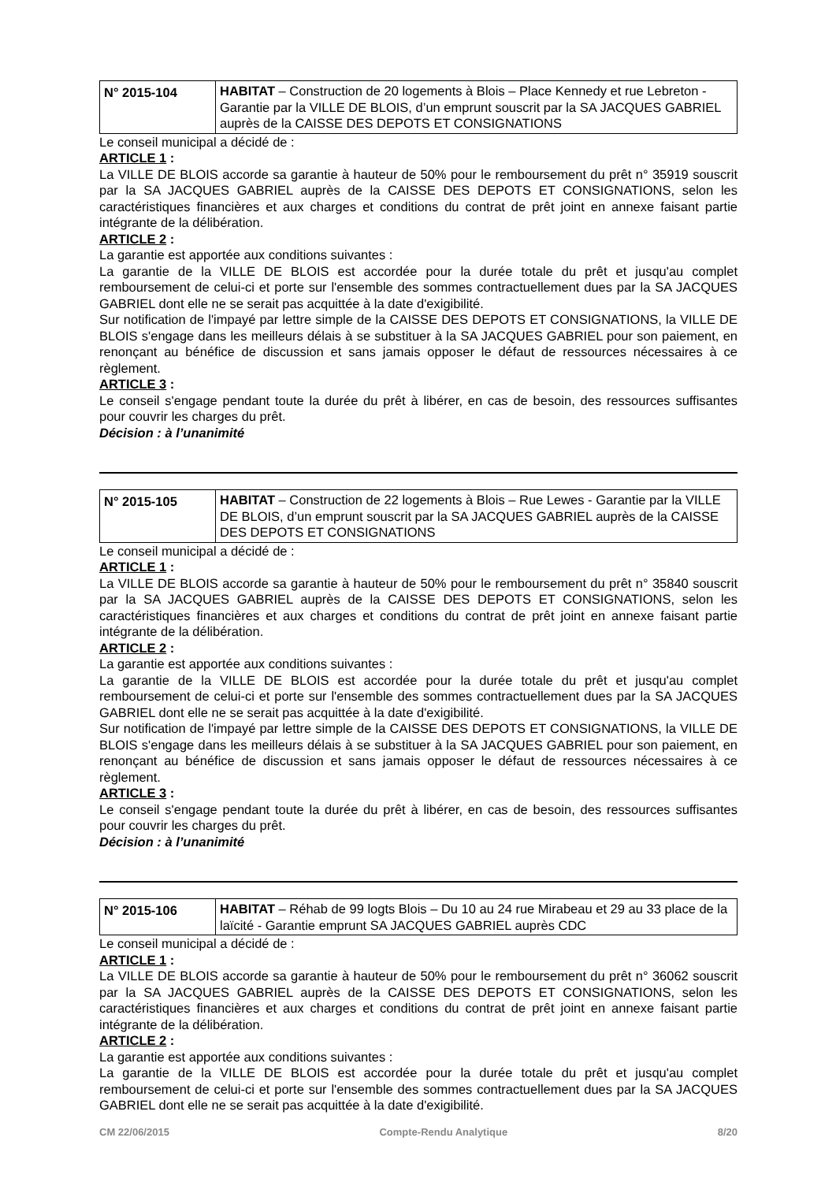| N° 2015-104 | HABITAT – Construction de 20 logements à Blois – Place Kennedy et rue Lebreton - Garantie par la VILLE DE BLOIS, d’un emprunt souscrit par la SA JACQUES GABRIEL auprès de la CAISSE DES DEPOTS ET CONSIGNATIONS |
Le conseil municipal a décidé de :
ARTICLE 1 :
La VILLE DE BLOIS accorde sa garantie à hauteur de 50% pour le remboursement du prêt n° 35919 souscrit par la SA JACQUES GABRIEL auprès de la CAISSE DES DEPOTS ET CONSIGNATIONS, selon les caractéristiques financières et aux charges et conditions du contrat de prêt joint en annexe faisant partie intégrante de la délibération.
ARTICLE 2 :
La garantie est apportée aux conditions suivantes :
La garantie de la VILLE DE BLOIS est accordée pour la durée totale du prêt et jusqu'au complet remboursement de celui-ci et porte sur l'ensemble des sommes contractuellement dues par la SA JACQUES GABRIEL dont elle ne se serait pas acquittée à la date d'exigibilité.
Sur notification de l'impayé par lettre simple de la CAISSE DES DEPOTS ET CONSIGNATIONS, la VILLE DE BLOIS s'engage dans les meilleurs délais à se substituer à la SA JACQUES GABRIEL pour son paiement, en renonçant au bénéfice de discussion et sans jamais opposer le défaut de ressources nécessaires à ce règlement.
ARTICLE 3 :
Le conseil s'engage pendant toute la durée du prêt à libérer, en cas de besoin, des ressources suffisantes pour couvrir les charges du prêt.
Décision : à l’unanimité
| N° 2015-105 | HABITAT – Construction de 22 logements à Blois – Rue Lewes - Garantie par la VILLE DE BLOIS, d’un emprunt souscrit par la SA JACQUES GABRIEL auprès de la CAISSE DES DEPOTS ET CONSIGNATIONS |
Le conseil municipal a décidé de :
ARTICLE 1 :
La VILLE DE BLOIS accorde sa garantie à hauteur de 50% pour le remboursement du prêt n° 35840 souscrit par la SA JACQUES GABRIEL auprès de la CAISSE DES DEPOTS ET CONSIGNATIONS, selon les caractéristiques financières et aux charges et conditions du contrat de prêt joint en annexe faisant partie intégrante de la délibération.
ARTICLE 2 :
La garantie est apportée aux conditions suivantes :
La garantie de la VILLE DE BLOIS est accordée pour la durée totale du prêt et jusqu'au complet remboursement de celui-ci et porte sur l'ensemble des sommes contractuellement dues par la SA JACQUES GABRIEL dont elle ne se serait pas acquittée à la date d'exigibilité.
Sur notification de l'impayé par lettre simple de la CAISSE DES DEPOTS ET CONSIGNATIONS, la VILLE DE BLOIS s'engage dans les meilleurs délais à se substituer à la SA JACQUES GABRIEL pour son paiement, en renonçant au bénéfice de discussion et sans jamais opposer le défaut de ressources nécessaires à ce règlement.
ARTICLE 3 :
Le conseil s'engage pendant toute la durée du prêt à libérer, en cas de besoin, des ressources suffisantes pour couvrir les charges du prêt.
Décision : à l’unanimité
| N° 2015-106 | HABITAT – Réhab de 99 logts Blois – Du 10 au 24 rue Mirabeau et 29 au 33 place de la laïcité - Garantie emprunt SA JACQUES GABRIEL auprès CDC |
Le conseil municipal a décidé de :
ARTICLE 1 :
La VILLE DE BLOIS accorde sa garantie à hauteur de 50% pour le remboursement du prêt n° 36062 souscrit par la SA JACQUES GABRIEL auprès de la CAISSE DES DEPOTS ET CONSIGNATIONS, selon les caractéristiques financières et aux charges et conditions du contrat de prêt joint en annexe faisant partie intégrante de la délibération.
ARTICLE 2 :
La garantie est apportée aux conditions suivantes :
La garantie de la VILLE DE BLOIS est accordée pour la durée totale du prêt et jusqu'au complet remboursement de celui-ci et porte sur l'ensemble des sommes contractuellement dues par la SA JACQUES GABRIEL dont elle ne se serait pas acquittée à la date d'exigibilité.
CM 22/06/2015 Compte-Rendu Analytique 8/20